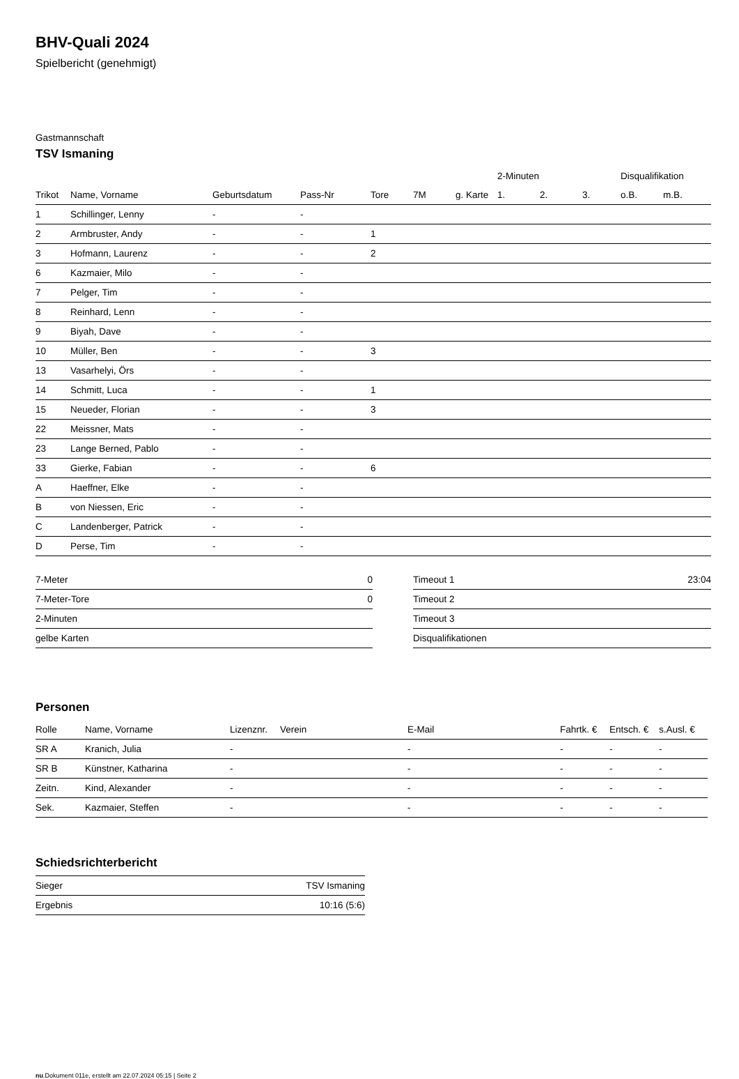BHV-Quali 2024
Spielbericht (genehmigt)
Gastmannschaft
TSV Ismaning
| | | | | | | | 2-Minuten | | | Disqualifikation | |
| --- | --- | --- | --- | --- | --- | --- | --- | --- | --- | --- | --- |
| Trikot | Name, Vorname | Geburtsdatum | Pass-Nr | Tore | 7M | g. Karte | 1. | 2. | 3. | o.B. | m.B. |
| 1 | Schillinger, Lenny | - | - | | | | | | | | |
| 2 | Armbruster, Andy | - | - | 1 | | | | | | | |
| 3 | Hofmann, Laurenz | - | - | 2 | | | | | | | |
| 6 | Kazmaier, Milo | - | - | | | | | | | | |
| 7 | Pelger, Tim | - | - | | | | | | | | |
| 8 | Reinhard, Lenn | - | - | | | | | | | | |
| 9 | Biyah, Dave | - | - | | | | | | | | |
| 10 | Müller, Ben | - | - | 3 | | | | | | | |
| 13 | Vasarhelyi, Örs | - | - | | | | | | | | |
| 14 | Schmitt, Luca | - | - | 1 | | | | | | | |
| 15 | Neueder, Florian | - | - | 3 | | | | | | | |
| 22 | Meissner, Mats | - | - | | | | | | | | |
| 23 | Lange Berned, Pablo | - | - | | | | | | | | |
| 33 | Gierke, Fabian | - | - | 6 | | | | | | | |
| A | Haeffner, Elke | - | - | | | | | | | | |
| B | von Niessen, Eric | - | - | | | | | | | | |
| C | Landenberger, Patrick | - | - | | | | | | | | |
| D | Perse, Tim | - | - | | | | | | | | |
| 7-Meter | 0 |
| 7-Meter-Tore | 0 |
| 2-Minuten | |
| gelbe Karten | |
| Timeout 1 | 23:04 |
| Timeout 2 | |
| Timeout 3 | |
| Disqualifikationen | |
Personen
| Rolle | Name, Vorname | Lizenznr. | Verein | E-Mail | Fahrtk. € | Entsch. € | s.Ausl. € |
| --- | --- | --- | --- | --- | --- | --- | --- |
| SR A | Kranich, Julia | - | | - | - | - | - |
| SR B | Künstner, Katharina | - | | - | - | - | - |
| Zeitn. | Kind, Alexander | - | | - | - | - | - |
| Sek. | Kazmaier, Steffen | - | | - | - | - | - |
Schiedsrichterbericht
| Sieger | TSV Ismaning |
| Ergebnis | 10:16 (5:6) |
nu.Dokument 011e, erstellt am 22.07.2024 05:15 | Seite 2